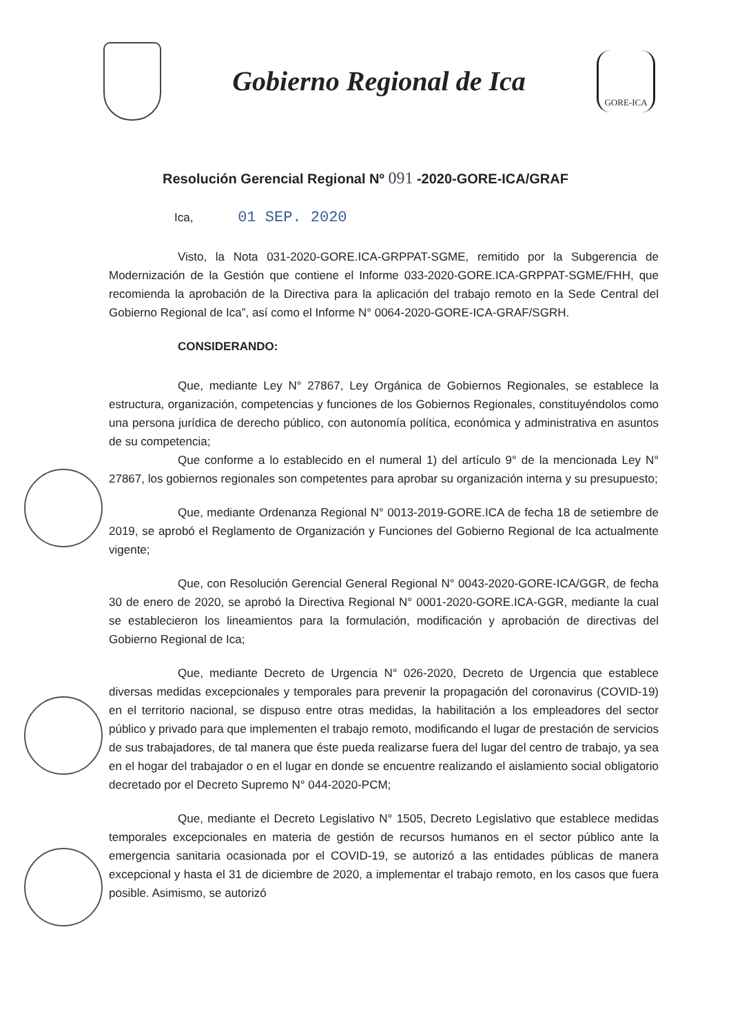Gobierno Regional de Ica
GORE-ICA
Resolución Gerencial Regional Nº 091 -2020-GORE-ICA/GRAF
Ica, 01 SEP. 2020
Visto, la Nota 031-2020-GORE.ICA-GRPPAT-SGME, remitido por la Subgerencia de Modernización de la Gestión que contiene el Informe 033-2020-GORE.ICA-GRPPAT-SGME/FHH, que recomienda la aprobación de la Directiva para la aplicación del trabajo remoto en la Sede Central del Gobierno Regional de Ica”, así como el Informe N° 0064-2020-GORE-ICA-GRAF/SGRH.
CONSIDERANDO:
Que, mediante Ley N° 27867, Ley Orgánica de Gobiernos Regionales, se establece la estructura, organización, competencias y funciones de los Gobiernos Regionales, constituyéndolos como una persona jurídica de derecho público, con autonomía política, económica y administrativa en asuntos de su competencia;
Que conforme a lo establecido en el numeral 1) del artículo 9° de la mencionada Ley N° 27867, los gobiernos regionales son competentes para aprobar su organización interna y su presupuesto;
Que, mediante Ordenanza Regional N° 0013-2019-GORE.ICA de fecha 18 de setiembre de 2019, se aprobó el Reglamento de Organización y Funciones del Gobierno Regional de Ica actualmente vigente;
Que, con Resolución Gerencial General Regional N° 0043-2020-GORE-ICA/GGR, de fecha 30 de enero de 2020, se aprobó la Directiva Regional N° 0001-2020-GORE.ICA-GGR, mediante la cual se establecieron los lineamientos para la formulación, modificación y aprobación de directivas del Gobierno Regional de Ica;
Que, mediante Decreto de Urgencia N° 026-2020, Decreto de Urgencia que establece diversas medidas excepcionales y temporales para prevenir la propagación del coronavirus (COVID-19) en el territorio nacional, se dispuso entre otras medidas, la habilitación a los empleadores del sector público y privado para que implementen el trabajo remoto, modificando el lugar de prestación de servicios de sus trabajadores, de tal manera que éste pueda realizarse fuera del lugar del centro de trabajo, ya sea en el hogar del trabajador o en el lugar en donde se encuentre realizando el aislamiento social obligatorio decretado por el Decreto Supremo N° 044-2020-PCM;
Que, mediante el Decreto Legislativo N° 1505, Decreto Legislativo que establece medidas temporales excepcionales en materia de gestión de recursos humanos en el sector público ante la emergencia sanitaria ocasionada por el COVID-19, se autorizó a las entidades públicas de manera excepcional y hasta el 31 de diciembre de 2020, a implementar el trabajo remoto, en los casos que fuera posible. Asimismo, se autorizó